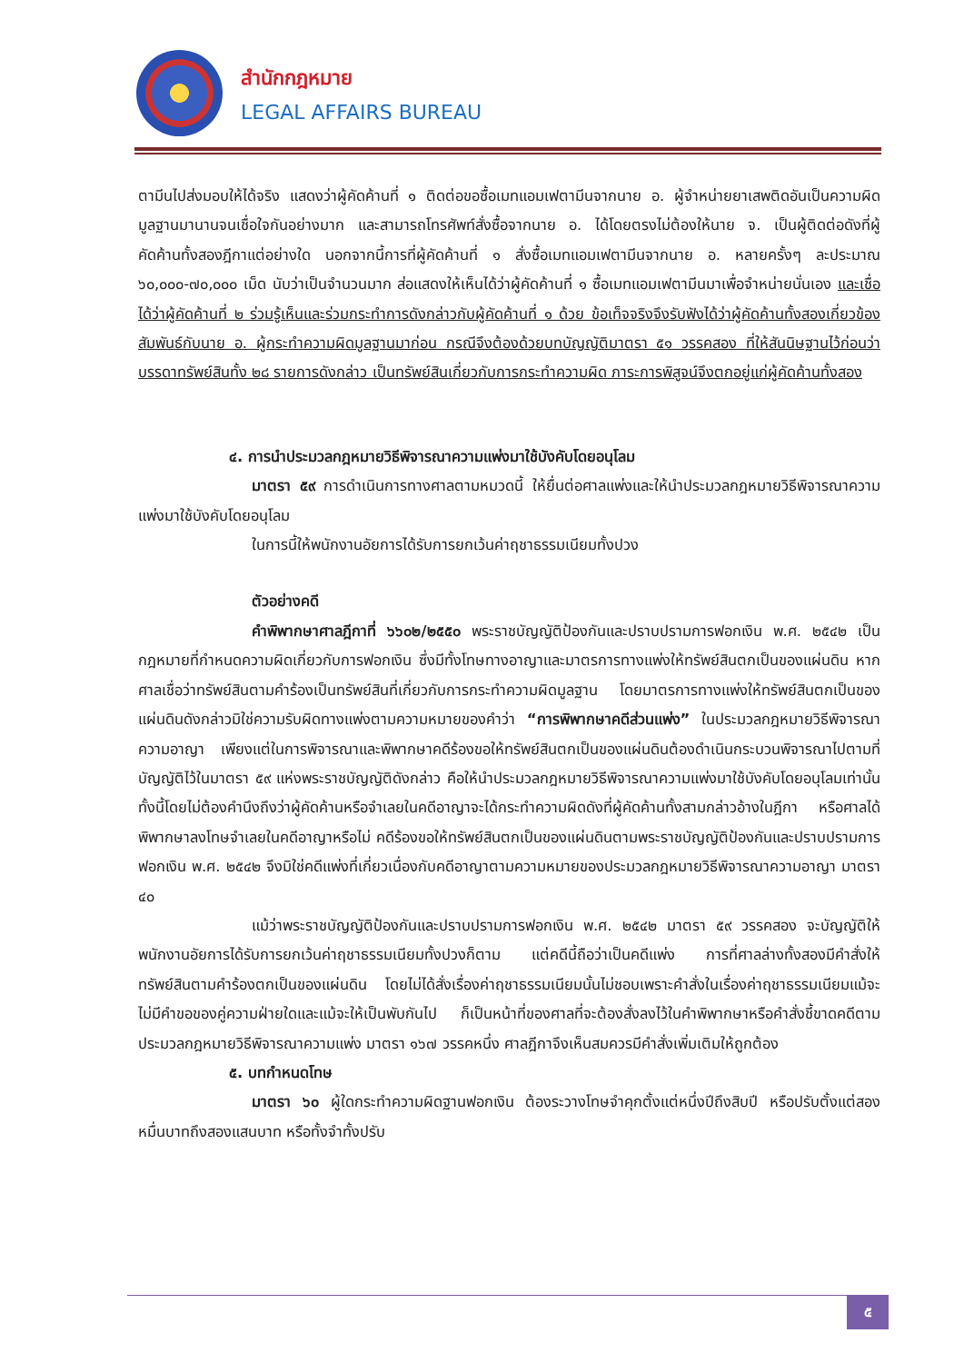สำนักกฎหมาย
LEGAL AFFAIRS BUREAU
ตามีนไปส่งมอบให้ได้จริง แสดงว่าผู้คัดค้านที่ ๑ ติดต่อขอซื้อเมทแอมเฟตามีนจากนาย อ. ผู้จำหน่ายยาเสพติดอันเป็นความผิดมูลฐานมานานจนเชื่อใจกันอย่างมาก และสามารถโทรศัพท์สั่งซื้อจากนาย อ. ได้โดยตรงไม่ต้องให้นาย จ. เป็นผู้ติดต่อดังที่ผู้คัดค้านทั้งสองฎีกาแต่อย่างใด นอกจากนี้การที่ผู้คัดค้านที่ ๑ สั่งซื้อเมทแอมเฟตามีนจากนาย อ. หลายครั้งๆ ละประมาณ ๖๐,๐๐๐-๗๐,๐๐๐ เม็ด นับว่าเป็นจำนวนมาก ส่อแสดงให้เห็นได้ว่าผู้คัดค้านที่ ๑ ซื้อเมทแอมเฟตามีนมาเพื่อจำหน่ายนั่นเอง และเชื่อได้ว่าผู้คัดค้านที่ ๒ ร่วมรู้เห็นและร่วมกระทำการดังกล่าวกับผู้คัดค้านที่ ๑ ด้วย ข้อเท็จจริงจึงรับฟังได้ว่าผู้คัดค้านทั้งสองเกี่ยวข้องสัมพันธ์กับนาย อ. ผู้กระทำความผิดมูลฐานมาก่อน กรณีจึงต้องด้วยบทบัญญัติมาตรา ๕๑ วรรคสอง ที่ให้สันนิษฐานไว้ก่อนว่าบรรดาทรัพย์สินทั้ง ๒๘ รายการดังกล่าว เป็นทรัพย์สินเกี่ยวกับการกระทำความผิด ภาระการพิสูจน์จึงตกอยู่แก่ผู้คัดค้านทั้งสอง
๔. การนำประมวลกฎหมายวิธีพิจารณาความแพ่งมาใช้บังคับโดยอนุโลม
มาตรา ๕๙ การดำเนินการทางศาลตามหมวดนี้ ให้ยื่นต่อศาลแพ่งและให้นำประมวลกฎหมายวิธีพิจารณาความแพ่งมาใช้บังคับโดยอนุโลม
ในการนี้ให้พนักงานอัยการได้รับการยกเว้นค่าฤชาธรรมเนียมทั้งปวง
ตัวอย่างคดี
คำพิพากษาศาลฎีกาที่ ๖๖๐๒/๒๕๕๐ พระราชบัญญัติป้องกันและปราบปรามการฟอกเงิน พ.ศ. ๒๕๔๒ เป็นกฎหมายที่กำหนดความผิดเกี่ยวกับการฟอกเงิน ซึ่งมีทั้งโทษทางอาญาและมาตรการทางแพ่งให้ทรัพย์สินตกเป็นของแผ่นดิน หากศาลเชื่อว่าทรัพย์สินตามคำร้องเป็นทรัพย์สินที่เกี่ยวกับการกระทำความผิดมูลฐาน โดยมาตรการทางแพ่งให้ทรัพย์สินตกเป็นของแผ่นดินดังกล่าวมิใช่ความรับผิดทางแพ่งตามความหมายของคำว่า “การพิพากษาคดีส่วนแพ่ง” ในประมวลกฎหมายวิธีพิจารณาความอาญา เพียงแต่ในการพิจารณาและพิพากษาคดีร้องขอให้ทรัพย์สินตกเป็นของแผ่นดินต้องดำเนินกระบวนพิจารณาไปตามที่บัญญัติไว้ในมาตรา ๕๙ แห่งพระราชบัญญัติดังกล่าว คือให้นำประมวลกฎหมายวิธีพิจารณาความแพ่งมาใช้บังคับโดยอนุโลมเท่านั้น ทั้งนี้โดยไม่ต้องคำนึงถึงว่าผู้คัดค้านหรือจำเลยในคดีอาญาจะได้กระทำความผิดดังที่ผู้คัดค้านทั้งสามกล่าวอ้างในฎีกา หรือศาลได้พิพากษาลงโทษจำเลยในคดีอาญาหรือไม่ คดีร้องขอให้ทรัพย์สินตกเป็นของแผ่นดินตามพระราชบัญญัติป้องกันและปราบปรามการฟอกเงิน พ.ศ. ๒๕๔๒ จึงมิใช่คดีแพ่งที่เกี่ยวเนื่องกับคดีอาญาตามความหมายของประมวลกฎหมายวิธีพิจารณาความอาญา มาตรา ๔๐
แม้ว่าพระราชบัญญัติป้องกันและปราบปรามการฟอกเงิน พ.ศ. ๒๕๔๒ มาตรา ๕๙ วรรคสอง จะบัญญัติให้พนักงานอัยการได้รับการยกเว้นค่าฤชาธรรมเนียมทั้งปวงก็ตาม แต่คดีนี้ถือว่าเป็นคดีแพ่ง การที่ศาลล่างทั้งสองมีคำสั่งให้ทรัพย์สินตามคำร้องตกเป็นของแผ่นดิน โดยไม่ได้สั่งเรื่องค่าฤชาธรรมเนียมนั้นไม่ชอบเพราะคำสั่งในเรื่องค่าฤชาธรรมเนียมแม้จะไม่มีคำขอของคู่ความฝ่ายใดและแม้จะให้เป็นพับกันไป ก็เป็นหน้าที่ของศาลที่จะต้องสั่งลงไว้ในคำพิพากษาหรือคำสั่งชี้ขาดคดีตามประมวลกฎหมายวิธีพิจารณาความแพ่ง มาตรา ๑๖๗ วรรคหนึ่ง ศาลฎีกาจึงเห็นสมควรมีคำสั่งเพิ่มเติมให้ถูกต้อง
๕. บทกำหนดโทษ
มาตรา ๖๐ ผู้ใดกระทำความผิดฐานฟอกเงิน ต้องระวางโทษจำคุกตั้งแต่หนึ่งปีถึงสิบปี หรือปรับตั้งแต่สองหมื่นบาทถึงสองแสนบาท หรือทั้งจำทั้งปรับ
๕